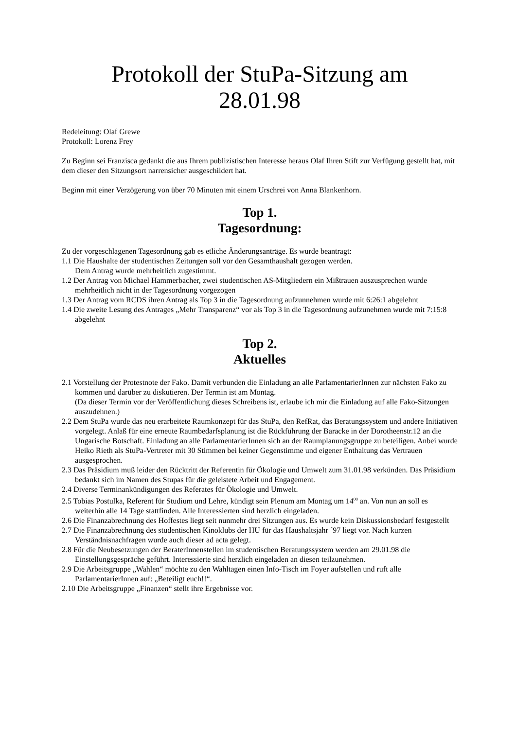Protokoll der StuPa-Sitzung am
28.01.98
Redeleitung: Olaf Grewe
Protokoll: Lorenz Frey
Zu Beginn sei Franzisca gedankt die aus Ihrem publizistischen Interesse heraus Olaf Ihren Stift zur Verfügung gestellt hat, mit dem dieser den Sitzungsort narrensicher ausgeschildert hat.
Beginn mit einer Verzögerung von über 70 Minuten mit einem Urschrei von Anna Blankenhorn.
Top 1.
Tagesordnung:
Zu der vorgeschlagenen Tagesordnung gab es etliche Änderungsanträge. Es wurde beantragt:
1.1 Die Haushalte der studentischen Zeitungen soll vor den Gesamthaushalt gezogen werden.
Dem Antrag wurde mehrheitlich zugestimmt.
1.2 Der Antrag von Michael Hammerbacher, zwei studentischen AS-Mitgliedern ein Mißtrauen auszusprechen wurde mehrheitlich nicht in der Tagesordnung vorgezogen
1.3 Der Antrag vom RCDS ihren Antrag als Top 3 in die Tagesordnung aufzunnehmen wurde mit 6:26:1 abgelehnt
1.4 Die zweite Lesung des Antrages „Mehr Transparenz“ vor als Top 3 in die Tagesordnung aufzunehmen wurde mit 7:15:8 abgelehnt
Top 2.
Aktuelles
2.1 Vorstellung der Protestnote der Fako. Damit verbunden die Einladung an alle ParlamentarierInnen zur nächsten Fako zu kommen und darüber zu diskutieren. Der Termin ist am Montag.
(Da dieser Termin vor der Veröffentlichung dieses Schreibens ist, erlaube ich mir die Einladung auf alle Fako-Sitzungen auszudehnen.)
2.2 Dem StuPa wurde das neu erarbeitete Raumkonzept für das StuPa, den RefRat, das Beratungssystem und andere Initiativen vorgelegt. Anlaß für eine erneute Raumbedarfsplanung ist die Rückführung der Baracke in der Dorotheenstr.12 an die Ungarische Botschaft. Einladung an alle ParlamentarierInnen sich an der Raumplanungsgruppe zu beteiligen. Anbei wurde Heiko Rieth als StuPa-Vertreter mit 30 Stimmen bei keiner Gegenstimme und eigener Enthaltung das Vertrauen ausgesprochen.
2.3 Das Präsidium muß leider den Rücktritt der Referentin für Ökologie und Umwelt zum 31.01.98 verkünden. Das Präsidium bedankt sich im Namen des Stupas für die geleistete Arbeit und Engagement.
2.4 Diverse Terminankündigungen des Referates für Ökologie und Umwelt.
2.5 Tobias Postulka, Referent für Studium und Lehre, kündigt sein Plenum am Montag um 14<sup>00</sup> an. Von nun an soll es weiterhin alle 14 Tage stattfinden. Alle Interessierten sind herzlich eingeladen.
2.6 Die Finanzabrechnung des Hoffestes liegt seit nunmehr drei Sitzungen aus. Es wurde kein Diskussionsbedarf festgestellt
2.7 Die Finanzabrechnung des studentischen Kinoklubs der HU für das Haushaltsjahr ´97 liegt vor. Nach kurzen Verständnisnachfragen wurde auch dieser ad acta gelegt.
2.8 Für die Neubesetzungen der BeraterInnenstellen im studentischen Beratungssystem werden am 29.01.98 die Einstellungsgespräche geführt. Interessierte sind herzlich eingeladen an diesen teilzunehmen.
2.9 Die Arbeitsgruppe „Wahlen“ möchte zu den Wahltagen einen Info-Tisch im Foyer aufstellen und ruft alle ParlamentarierInnen auf: „Beteiligt euch!!“.
2.10 Die Arbeitsgruppe „Finanzen“ stellt ihre Ergebnisse vor.